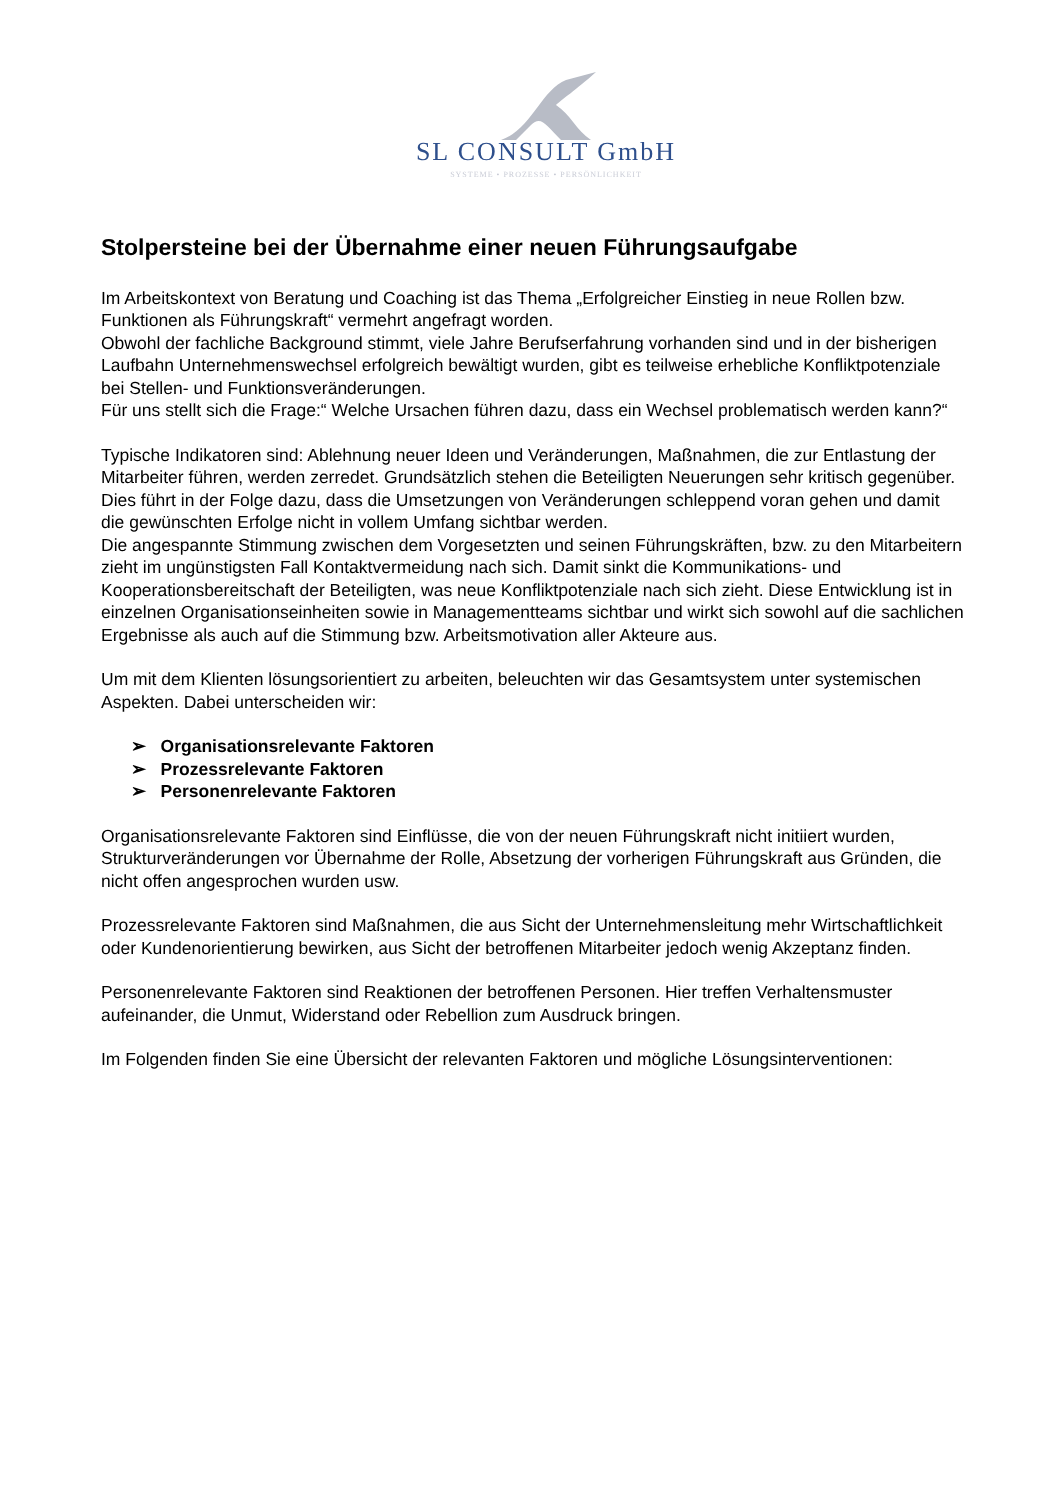SL CONSULT GmbH
SYSTEME • PROZESSE • PERSÖNLICHKEIT
Stolpersteine bei der Übernahme einer neuen Führungsaufgabe
Im Arbeitskontext von Beratung und Coaching ist das Thema „Erfolgreicher Einstieg in neue Rollen bzw. Funktionen als Führungskraft“ vermehrt angefragt worden.
Obwohl der fachliche Background stimmt, viele Jahre Berufserfahrung vorhanden sind und in der bisherigen Laufbahn Unternehmenswechsel erfolgreich bewältigt wurden, gibt es teilweise erhebliche Konfliktpotenziale bei Stellen- und Funktionsveränderungen.
Für uns stellt sich die Frage:“ Welche Ursachen führen dazu, dass ein Wechsel problematisch werden kann?“
Typische Indikatoren sind: Ablehnung neuer Ideen und Veränderungen, Maßnahmen, die zur Entlastung der Mitarbeiter führen, werden zerredet. Grundsätzlich stehen die Beteiligten Neuerungen sehr kritisch gegenüber.
Dies führt in der Folge dazu, dass die Umsetzungen von Veränderungen schleppend voran gehen und damit die gewünschten Erfolge nicht in vollem Umfang sichtbar werden.
Die angespannte Stimmung zwischen dem Vorgesetzten und seinen Führungskräften, bzw. zu den Mitarbeitern zieht im ungünstigsten Fall Kontaktvermeidung nach sich. Damit sinkt die Kommunikations- und Kooperationsbereitschaft der Beteiligten, was neue Konfliktpotenziale nach sich zieht. Diese Entwicklung ist in einzelnen Organisationseinheiten sowie in Managementteams sichtbar und wirkt sich sowohl auf die sachlichen Ergebnisse als auch auf die Stimmung bzw. Arbeitsmotivation aller Akteure aus.
Um mit dem Klienten lösungsorientiert zu arbeiten, beleuchten wir das Gesamtsystem unter systemischen Aspekten. Dabei unterscheiden wir:
➢ Organisationsrelevante Faktoren
➢ Prozessrelevante Faktoren
➢ Personenrelevante Faktoren
Organisationsrelevante Faktoren sind Einflüsse, die von der neuen Führungskraft nicht initiiert wurden, Strukturveränderungen vor Übernahme der Rolle, Absetzung der vorherigen Führungskraft aus Gründen, die nicht offen angesprochen wurden usw.
Prozessrelevante Faktoren sind Maßnahmen, die aus Sicht der Unternehmensleitung mehr Wirtschaftlichkeit oder Kundenorientierung bewirken, aus Sicht der betroffenen Mitarbeiter jedoch wenig Akzeptanz finden.
Personenrelevante Faktoren sind Reaktionen der betroffenen Personen. Hier treffen Verhaltensmuster aufeinander, die Unmut, Widerstand oder Rebellion zum Ausdruck bringen.
Im Folgenden finden Sie eine Übersicht der relevanten Faktoren und mögliche Lösungsinterventionen: